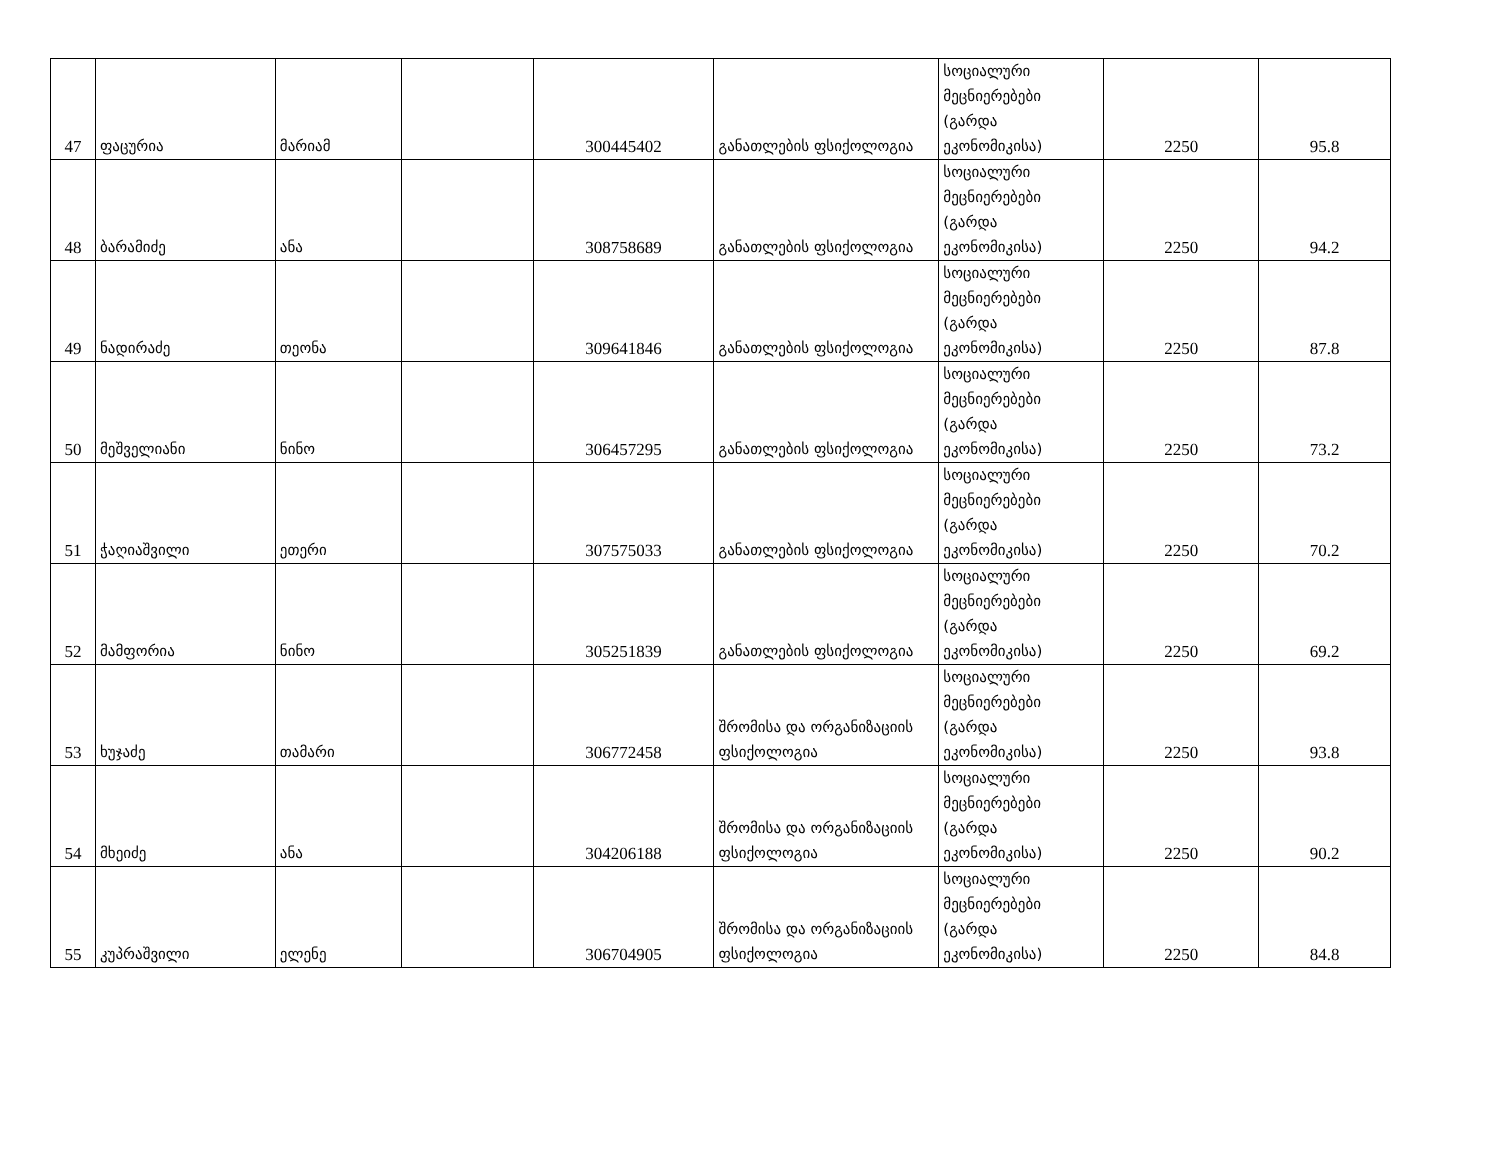| 47 | ფაცურია | მარიამ | | 300445402 | განათლების ფსიქოლოგია | სოციალური მეცნიერებები (გარდა ეკონომიკისა) | 2250 | 95.8 |
| 48 | ბარამიძე | ანა | | 308758689 | განათლების ფსიქოლოგია | სოციალური მეცნიერებები (გარდა ეკონომიკისა) | 2250 | 94.2 |
| 49 | ნადირაძე | თეონა | | 309641846 | განათლების ფსიქოლოგია | სოციალური მეცნიერებები (გარდა ეკონომიკისა) | 2250 | 87.8 |
| 50 | მეშველიანი | ნინო | | 306457295 | განათლების ფსიქოლოგია | სოციალური მეცნიერებები (გარდა ეკონომიკისა) | 2250 | 73.2 |
| 51 | ჭაღიაშვილი | ეთერი | | 307575033 | განათლების ფსიქოლოგია | სოციალური მეცნიერებები (გარდა ეკონომიკისა) | 2250 | 70.2 |
| 52 | მამფორია | ნინო | | 305251839 | განათლების ფსიქოლოგია | სოციალური მეცნიერებები (გარდა ეკონომიკისა) | 2250 | 69.2 |
| 53 | ხუჯაძე | თამარი | | 306772458 | შრომისა და ორგანიზაციის ფსიქოლოგია | სოციალური მეცნიერებები (გარდა ეკონომიკისა) | 2250 | 93.8 |
| 54 | მხეიძე | ანა | | 304206188 | შრომისა და ორგანიზაციის ფსიქოლოგია | სოციალური მეცნიერებები (გარდა ეკონომიკისა) | 2250 | 90.2 |
| 55 | კუპრაშვილი | ელენე | | 306704905 | შრომისა და ორგანიზაციის ფსიქოლოგია | სოციალური მეცნიერებები (გარდა ეკონომიკისა) | 2250 | 84.8 |